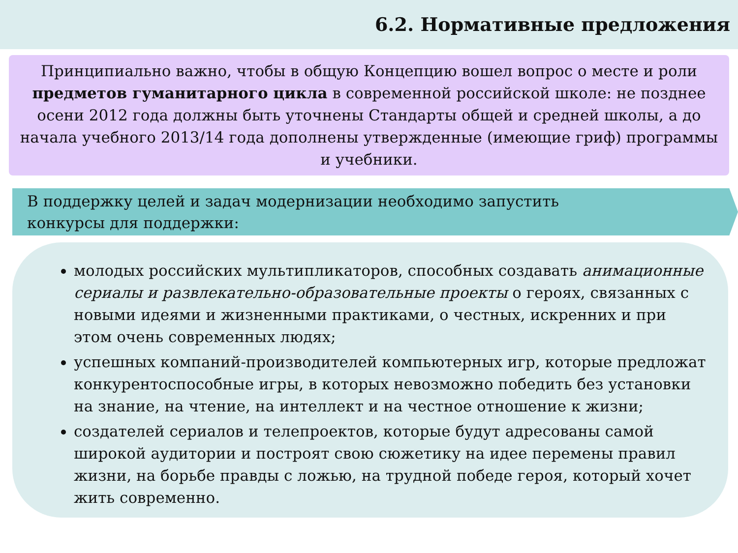6.2. Нормативные предложения
Принципиально важно, чтобы в общую Концепцию вошел вопрос о месте и роли предметов гуманитарного цикла в современной российской школе: не позднее осени 2012 года должны быть уточнены Стандарты общей и средней школы, а до начала учебного 2013/14 года дополнены утвержденные (имеющие гриф) программы и учебники.
В поддержку целей и задач модернизации необходимо запустить
конкурсы для поддержки:
молодых российских мультипликаторов, способных создавать анимационные сериалы и развлекательно-образовательные проекты о героях, связанных с новыми идеями и жизненными практиками, о честных, искренних и при этом очень современных людях;
успешных компаний-производителей компьютерных игр, которые предложат конкурентоспособные игры, в которых невозможно победить без установки на знание, на чтение, на интеллект и на честное отношение к жизни;
создателей сериалов и телепроектов, которые будут адресованы самой широкой аудитории и построят свою сюжетику на идее перемены правил жизни, на борьбе правды с ложью, на трудной победе героя, который хочет жить современно.